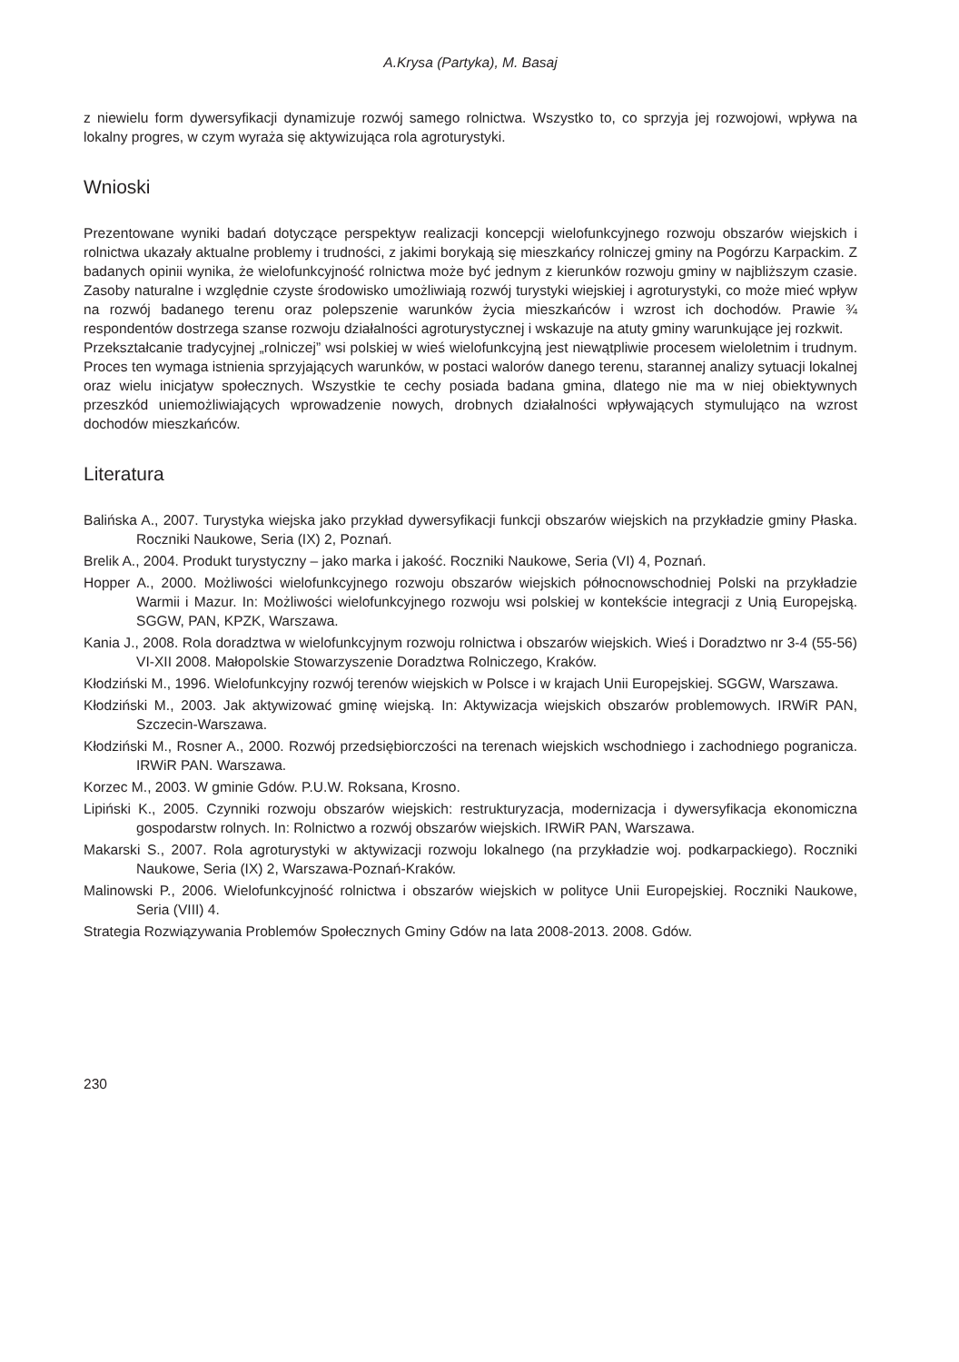A.Krysa (Partyka), M. Basaj
z niewielu form dywersyfikacji dynamizuje rozwój samego rolnictwa. Wszystko to, co sprzyja jej rozwojowi, wpływa na lokalny progres, w czym wyraża się aktywizująca rola agroturystyki.
Wnioski
Prezentowane wyniki badań dotyczące perspektyw realizacji koncepcji wielofunkcyjnego rozwoju obszarów wiejskich i rolnictwa ukazały aktualne problemy i trudności, z jakimi borykają się mieszkańcy rolniczej gminy na Pogórzu Karpackim. Z badanych opinii wynika, że wielofunkcyjność rolnictwa może być jednym z kierunków rozwoju gminy w najbliższym czasie. Zasoby naturalne i względnie czyste środowisko umożliwiają rozwój turystyki wiejskiej i agroturystyki, co może mieć wpływ na rozwój badanego terenu oraz polepszenie warunków życia mieszkańców i wzrost ich dochodów. Prawie ¾ respondentów dostrzega szanse rozwoju działalności agroturystycznej i wskazuje na atuty gminy warunkujące jej rozkwit.
Przekształcanie tradycyjnej „rolniczej” wsi polskiej w wieś wielofunkcyjną jest niewątpliwie procesem wieloletnim i trudnym. Proces ten wymaga istnienia sprzyjających warunków, w postaci walorów danego terenu, starannej analizy sytuacji lokalnej oraz wielu inicjatyw społecznych. Wszystkie te cechy posiada badana gmina, dlatego nie ma w niej obiektywnych przeszkód uniemożliwiających wprowadzenie nowych, drobnych działalności wpływających stymulująco na wzrost dochodów mieszkańców.
Literatura
Balińska A., 2007. Turystyka wiejska jako przykład dywersyfikacji funkcji obszarów wiejskich na przykładzie gminy Płaska. Roczniki Naukowe, Seria (IX) 2, Poznań.
Brelik A., 2004. Produkt turystyczny – jako marka i jakość. Roczniki Naukowe, Seria (VI) 4, Poznań.
Hopper A., 2000. Możliwości wielofunkcyjnego rozwoju obszarów wiejskich północnowschodniej Polski na przykładzie Warmii i Mazur. In: Możliwości wielofunkcyjnego rozwoju wsi polskiej w kontekście integracji z Unią Europejską. SGGW, PAN, KPZK, Warszawa.
Kania J., 2008. Rola doradztwa w wielofunkcyjnym rozwoju rolnictwa i obszarów wiejskich. Wieś i Doradztwo nr 3-4 (55-56) VI-XII 2008. Małopolskie Stowarzyszenie Doradztwa Rolniczego, Kraków.
Kłodziński M., 1996. Wielofunkcyjny rozwój terenów wiejskich w Polsce i w krajach Unii Europejskiej. SGGW, Warszawa.
Kłodziński M., 2003. Jak aktywizować gminę wiejską. In: Aktywizacja wiejskich obszarów problemowych. IRWiR PAN, Szczecin-Warszawa.
Kłodziński M., Rosner A., 2000. Rozwój przedsiębiorczości na terenach wiejskich wschodniego i zachodniego pogranicza. IRWiR PAN. Warszawa.
Korzec M., 2003. W gminie Gdów. P.U.W. Roksana, Krosno.
Lipiński K., 2005. Czynniki rozwoju obszarów wiejskich: restrukturyzacja, modernizacja i dywersyfikacja ekonomiczna gospodarstw rolnych. In: Rolnictwo a rozwój obszarów wiejskich. IRWiR PAN, Warszawa.
Makarski S., 2007. Rola agroturystyki w aktywizacji rozwoju lokalnego (na przykładzie woj. podkarpackiego). Roczniki Naukowe, Seria (IX) 2, Warszawa-Poznań-Kraków.
Malinowski P., 2006. Wielofunkcyjność rolnictwa i obszarów wiejskich w polityce Unii Europejskiej. Roczniki Naukowe, Seria (VIII) 4.
Strategia Rozwiązywania Problemów Społecznych Gminy Gdów na lata 2008-2013. 2008. Gdów.
230